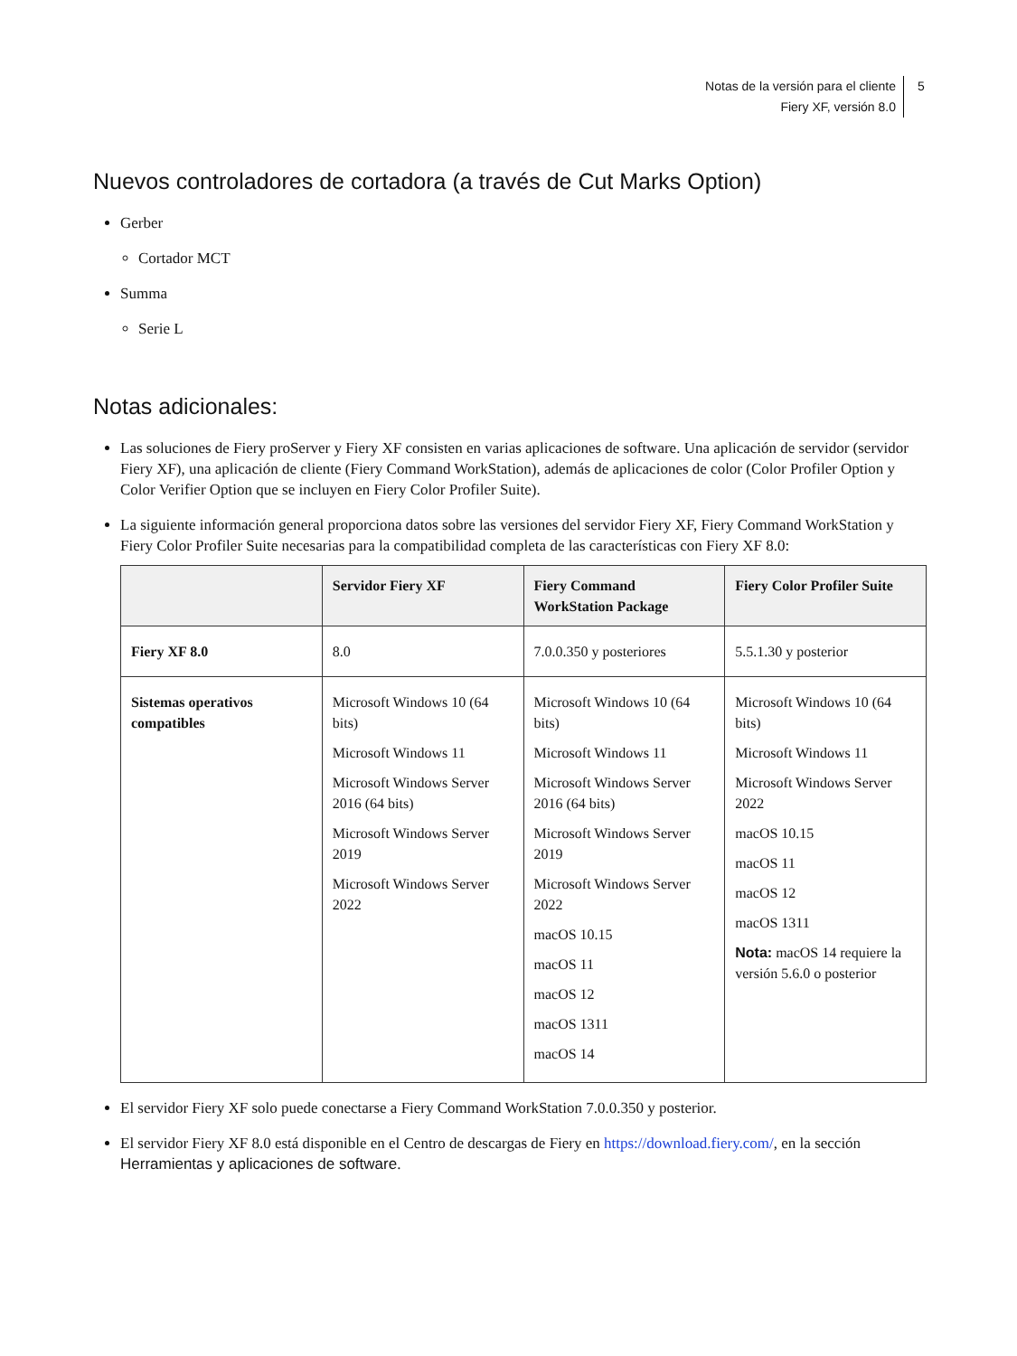Notas de la versión para el cliente
Fiery XF, versión 8.0
5
Nuevos controladores de cortadora (a través de Cut Marks Option)
Gerber
Cortador MCT
Summa
Serie L
Notas adicionales:
Las soluciones de Fiery proServer y Fiery XF consisten en varias aplicaciones de software. Una aplicación de servidor (servidor Fiery XF), una aplicación de cliente (Fiery Command WorkStation), además de aplicaciones de color (Color Profiler Option y Color Verifier Option que se incluyen en Fiery Color Profiler Suite).
La siguiente información general proporciona datos sobre las versiones del servidor Fiery XF, Fiery Command WorkStation y Fiery Color Profiler Suite necesarias para la compatibilidad completa de las características con Fiery XF 8.0:
| | Servidor Fiery XF | Fiery Command WorkStation Package | Fiery Color Profiler Suite |
| --- | --- | --- | --- |
| Fiery XF 8.0 | 8.0 | 7.0.0.350 y posteriores | 5.5.1.30 y posterior |
| Sistemas operativos compatibles | Microsoft Windows 10 (64 bits) Microsoft Windows 11 Microsoft Windows Server 2016 (64 bits) Microsoft Windows Server 2019 Microsoft Windows Server 2022 | Microsoft Windows 10 (64 bits) Microsoft Windows 11 Microsoft Windows Server 2016 (64 bits) Microsoft Windows Server 2019 Microsoft Windows Server 2022 macOS 10.15 macOS 11 macOS 12 macOS 1311 macOS 14 | Microsoft Windows 10 (64 bits) Microsoft Windows 11 Microsoft Windows Server 2022 macOS 10.15 macOS 11 macOS 12 macOS 1311 Nota: macOS 14 requiere la versión 5.6.0 o posterior |
El servidor Fiery XF solo puede conectarse a Fiery Command WorkStation 7.0.0.350 y posterior.
El servidor Fiery XF 8.0 está disponible en el Centro de descargas de Fiery en https://download.fiery.com/, en la sección Herramientas y aplicaciones de software.